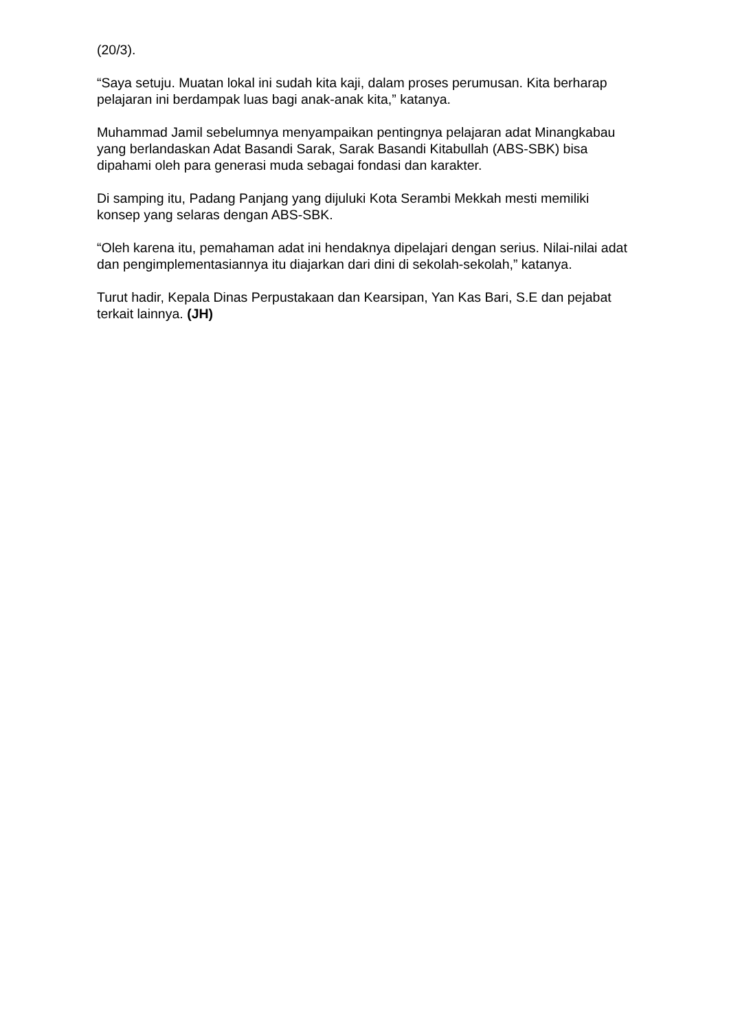(20/3).
“Saya setuju. Muatan lokal ini sudah kita kaji, dalam proses perumusan. Kita berharap pelajaran ini berdampak luas bagi anak-anak kita,” katanya.
Muhammad Jamil sebelumnya menyampaikan pentingnya pelajaran adat Minangkabau yang berlandaskan Adat Basandi Sarak, Sarak Basandi Kitabullah (ABS-SBK) bisa dipahami oleh para generasi muda sebagai fondasi dan karakter.
Di samping itu, Padang Panjang yang dijuluki Kota Serambi Mekkah mesti memiliki konsep yang selaras dengan ABS-SBK.
“Oleh karena itu, pemahaman adat ini hendaknya dipelajari dengan serius. Nilai-nilai adat dan pengimplementasiannya itu diajarkan dari dini di sekolah-sekolah,” katanya.
Turut hadir, Kepala Dinas Perpustakaan dan Kearsipan, Yan Kas Bari, S.E dan pejabat terkait lainnya. (JH)